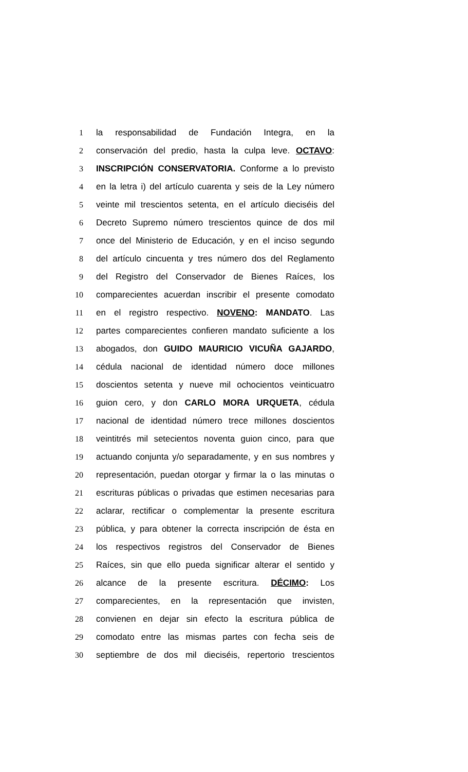1 la responsabilidad de Fundación Integra, en la
2 conservación del predio, hasta la culpa leve. OCTAVO:
3 INSCRIPCIÓN CONSERVATORIA. Conforme a lo previsto
4 en la letra i) del artículo cuarenta y seis de la Ley número
5 veinte mil trescientos setenta, en el artículo dieciséis del
6 Decreto Supremo número trescientos quince de dos mil
7 once del Ministerio de Educación, y en el inciso segundo
8 del artículo cincuenta y tres número dos del Reglamento
9 del Registro del Conservador de Bienes Raíces, los
10 comparecientes acuerdan inscribir el presente comodato
11 en el registro respectivo. NOVENO: MANDATO. Las
12 partes comparecientes confieren mandato suficiente a los
13 abogados, don GUIDO MAURICIO VICUÑA GAJARDO,
14 cédula nacional de identidad número doce millones
15 doscientos setenta y nueve mil ochocientos veinticuatro
16 guion cero, y don CARLO MORA URQUETA, cédula
17 nacional de identidad número trece millones doscientos
18 veintitrés mil setecientos noventa guion cinco, para que
19 actuando conjunta y/o separadamente, y en sus nombres y
20 representación, puedan otorgar y firmar la o las minutas o
21 escrituras públicas o privadas que estimen necesarias para
22 aclarar, rectificar o complementar la presente escritura
23 pública, y para obtener la correcta inscripción de ésta en
24 los respectivos registros del Conservador de Bienes
25 Raíces, sin que ello pueda significar alterar el sentido y
26 alcance de la presente escritura. DÉCIMO: Los
27 comparecientes, en la representación que invisten,
28 convienen en dejar sin efecto la escritura pública de
29 comodato entre las mismas partes con fecha seis de
30 septiembre de dos mil dieciséis, repertorio trescientos